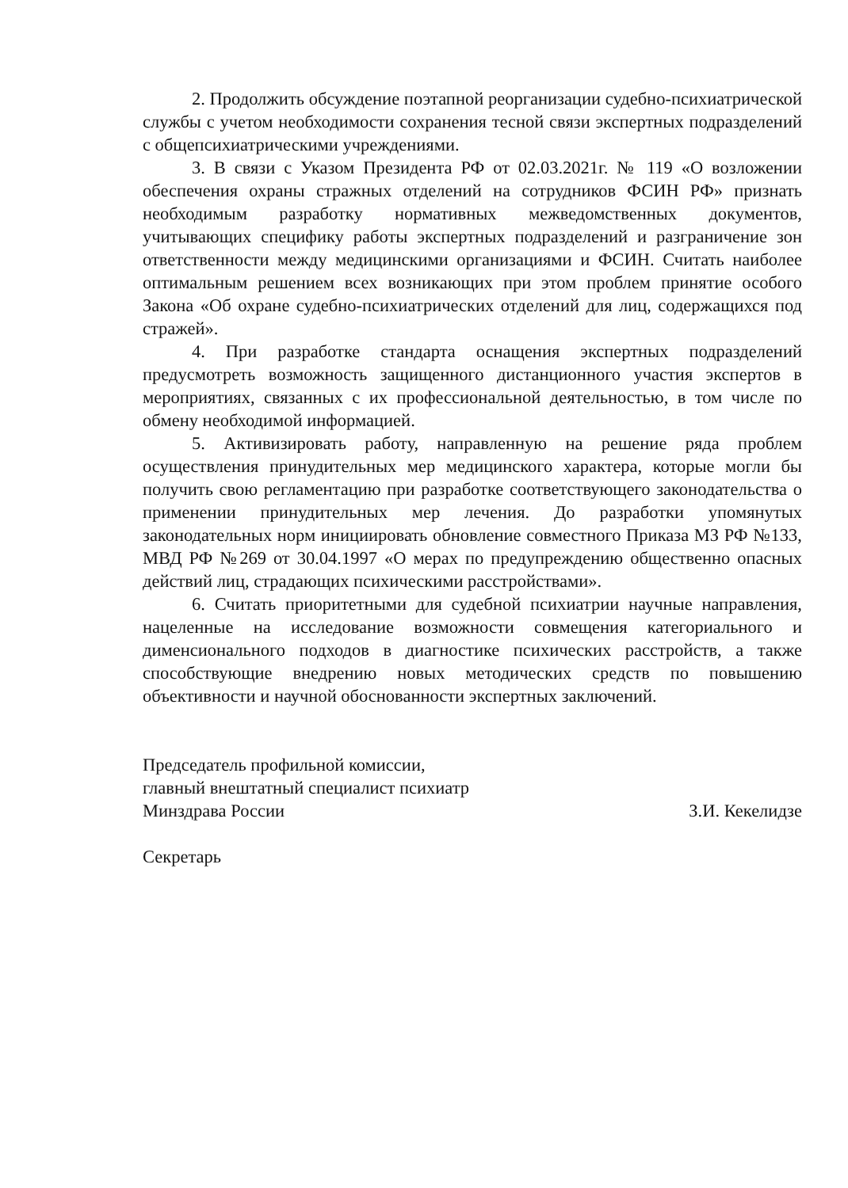2. Продолжить обсуждение поэтапной реорганизации судебно-психиатрической службы с учетом необходимости сохранения тесной связи экспертных подразделений с общепсихиатрическими учреждениями.
3. В связи с Указом Президента РФ от 02.03.2021г. № 119 «О возложении обеспечения охраны стражных отделений на сотрудников ФСИН РФ» признать необходимым разработку нормативных межведомственных документов, учитывающих специфику работы экспертных подразделений и разграничение зон ответственности между медицинскими организациями и ФСИН. Считать наиболее оптимальным решением всех возникающих при этом проблем принятие особого Закона «Об охране судебно-психиатрических отделений для лиц, содержащихся под стражей».
4. При разработке стандарта оснащения экспертных подразделений предусмотреть возможность защищенного дистанционного участия экспертов в мероприятиях, связанных с их профессиональной деятельностью, в том числе по обмену необходимой информацией.
5. Активизировать работу, направленную на решение ряда проблем осуществления принудительных мер медицинского характера, которые могли бы получить свою регламентацию при разработке соответствующего законодательства о применении принудительных мер лечения. До разработки упомянутых законодательных норм инициировать обновление совместного Приказа МЗ РФ №133, МВД РФ №269 от 30.04.1997 «О мерах по предупреждению общественно опасных действий лиц, страдающих психическими расстройствами».
6. Считать приоритетными для судебной психиатрии научные направления, нацеленные на исследование возможности совмещения категориального и дименсионального подходов в диагностике психических расстройств, а также способствующие внедрению новых методических средств по повышению объективности и научной обоснованности экспертных заключений.
Председатель профильной комиссии,
главный внештатный специалист психиатр
Минздрава России
З.И. Кекелидзе
Секретарь